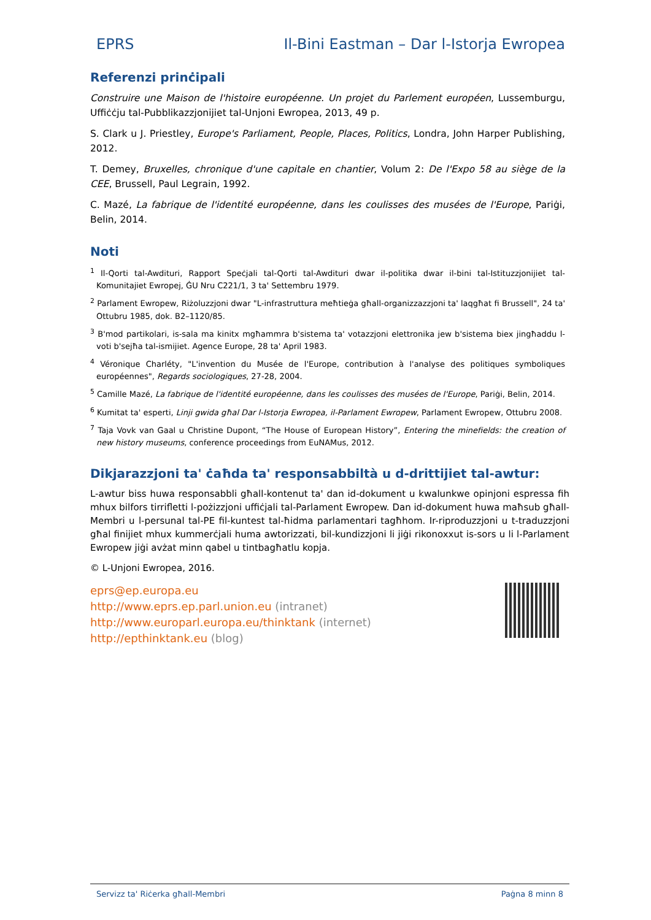EPRS Il-Bini Eastman – Dar l-Istorja Ewropea
Referenzi prinċipali
Construire une Maison de l'histoire européenne. Un projet du Parlement européen, Lussemburgu, Uffiċċju tal-Pubblikazzjonijiet tal-Unjoni Ewropea, 2013, 49 p.
S. Clark u J. Priestley, Europe's Parliament, People, Places, Politics, Londra, John Harper Publishing, 2012.
T. Demey, Bruxelles, chronique d'une capitale en chantier, Volum 2: De l'Expo 58 au siège de la CEE, Brussell, Paul Legrain, 1992.
C. Mazé, La fabrique de l'identité européenne, dans les coulisses des musées de l'Europe, Pariġi, Belin, 2014.
Noti
<sup>1</sup> Il-Qorti tal-Awdituri, Rapport Speċjali tal-Qorti tal-Awdituri dwar il-politika dwar il-bini tal-Istituzzjonijiet tal-Komunitajiet Ewropej, ĠU Nru C221/1, 3 ta' Settembru 1979.
<sup>2</sup> Parlament Ewropew, Riżoluzzjoni dwar "L-infrastruttura meħtieġa għall-organizzazzjoni ta' laqgħat fi Brussell", 24 ta' Ottubru 1985, dok. B2–1120/85.
<sup>3</sup> B'mod partikolari, is-sala ma kinitx mgħammra b'sistema ta' votazzjoni elettronika jew b'sistema biex jingħaddu l-voti b'sejħa tal-ismijiet. Agence Europe, 28 ta' April 1983.
<sup>4</sup> Véronique Charléty, "L'invention du Musée de l'Europe, contribution à l'analyse des politiques symboliques européennes", Regards sociologiques, 27-28, 2004.
<sup>5</sup> Camille Mazé, La fabrique de l'identité européenne, dans les coulisses des musées de l'Europe, Pariġi, Belin, 2014.
<sup>6</sup> Kumitat ta' esperti, Linji gwida għal Dar l-Istorja Ewropea, il-Parlament Ewropew, Parlament Ewropew, Ottubru 2008.
<sup>7</sup> Taja Vovk van Gaal u Christine Dupont, “The House of European History”, Entering the minefields: the creation of new history museums, conference proceedings from EuNAMus, 2012.
Dikjarazzjoni ta' ċaħda ta' responsabbiltà u d-drittijiet tal-awtur:
L-awtur biss huwa responsabbli għall-kontenut ta' dan id-dokument u kwalunkwe opinjoni espressa fih mhux bilfors tirrifletti l-pożizzjoni uffiċjali tal-Parlament Ewropew. Dan id-dokument huwa maħsub għall-Membri u l-persunal tal-PE fil-kuntest tal-ħidma parlamentari tagħhom. Ir-riproduzzjoni u t-traduzzjoni għal finijiet mhux kummerċjali huma awtorizzati, bil-kundizzjoni li jiġi rikonoxxut is-sors u li l-Parlament Ewropew jiġi avżat minn qabel u tintbagħatlu kopja.
© L-Unjoni Ewropea, 2016.
eprs@ep.europa.eu
http://www.eprs.ep.parl.union.eu (intranet)
http://www.europarl.europa.eu/thinktank (internet)
http://epthinktank.eu (blog)
Servizz ta' Riċerka għall-Membri Paġna 8 minn 8